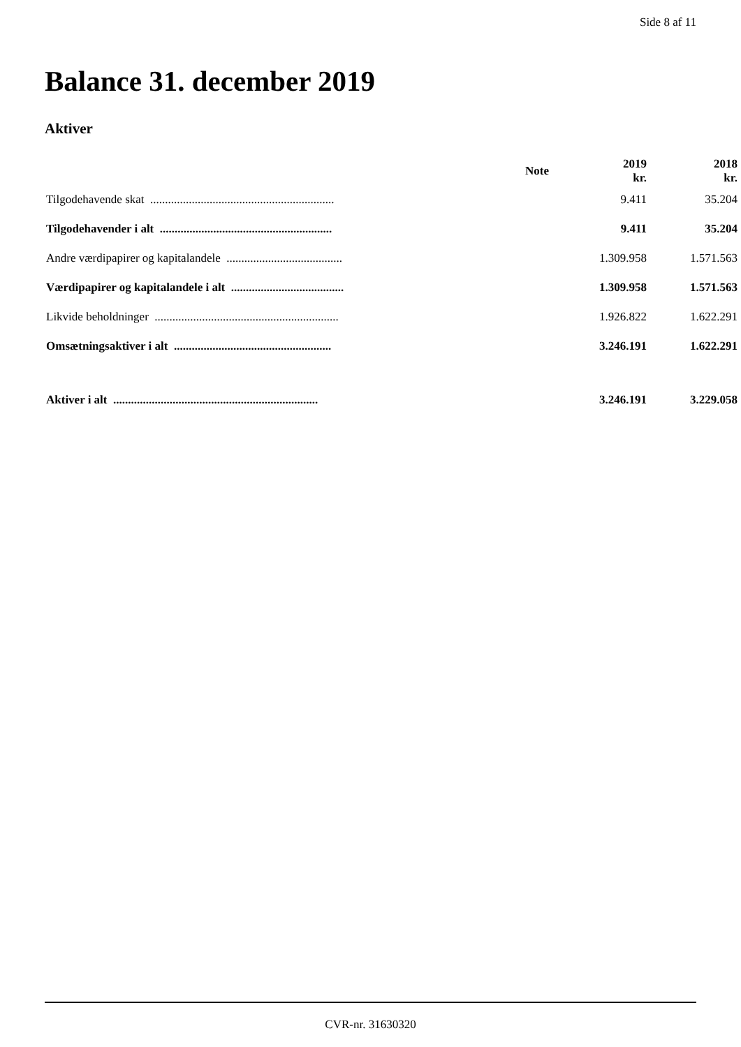Side 8 af 11
Balance 31. december 2019
Aktiver
| | Note | 2019 kr. | 2018 kr. |
| --- | --- | --- | --- |
| Tilgodehavende skat .............................................................. | | 9.411 | 35.204 |
| Tilgodehavender i alt .......................................................... | | 9.411 | 35.204 |
| Andre værdipapirer og kapitalandele ....................................... | | 1.309.958 | 1.571.563 |
| Værdipapirer og kapitalandele i alt ...................................... | | 1.309.958 | 1.571.563 |
| Likvide beholdninger .............................................................. | | 1.926.822 | 1.622.291 |
| Omsætningsaktiver i alt ..................................................... | | 3.246.191 | 1.622.291 |
| Aktiver i alt ..................................................................... | | 3.246.191 | 3.229.058 |
CVR-nr. 31630320